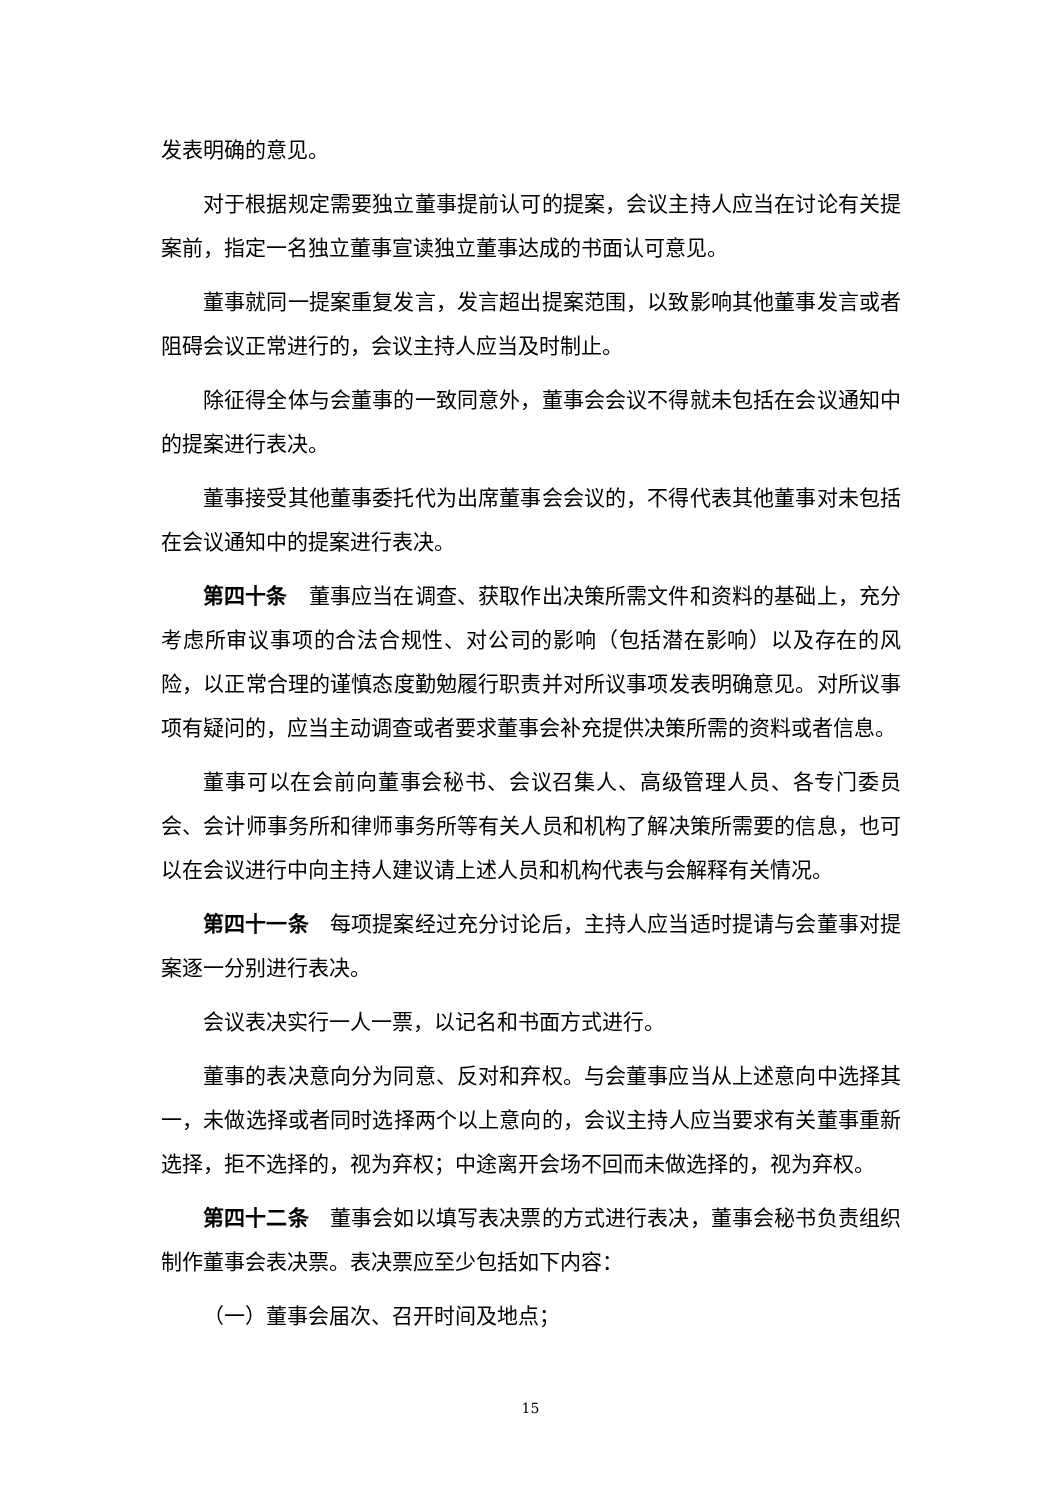发表明确的意见。
对于根据规定需要独立董事提前认可的提案，会议主持人应当在讨论有关提案前，指定一名独立董事宣读独立董事达成的书面认可意见。
董事就同一提案重复发言，发言超出提案范围，以致影响其他董事发言或者阻碍会议正常进行的，会议主持人应当及时制止。
除征得全体与会董事的一致同意外，董事会会议不得就未包括在会议通知中的提案进行表决。
董事接受其他董事委托代为出席董事会会议的，不得代表其他董事对未包括在会议通知中的提案进行表决。
第四十条　董事应当在调查、获取作出决策所需文件和资料的基础上，充分考虑所审议事项的合法合规性、对公司的影响（包括潜在影响）以及存在的风险，以正常合理的谨慎态度勤勉履行职责并对所议事项发表明确意见。对所议事项有疑问的，应当主动调查或者要求董事会补充提供决策所需的资料或者信息。
董事可以在会前向董事会秘书、会议召集人、高级管理人员、各专门委员会、会计师事务所和律师事务所等有关人员和机构了解决策所需要的信息，也可以在会议进行中向主持人建议请上述人员和机构代表与会解释有关情况。
第四十一条　每项提案经过充分讨论后，主持人应当适时提请与会董事对提案逐一分别进行表决。
会议表决实行一人一票，以记名和书面方式进行。
董事的表决意向分为同意、反对和弃权。与会董事应当从上述意向中选择其一，未做选择或者同时选择两个以上意向的，会议主持人应当要求有关董事重新选择，拒不选择的，视为弃权；中途离开会场不回而未做选择的，视为弃权。
第四十二条　董事会如以填写表决票的方式进行表决，董事会秘书负责组织制作董事会表决票。表决票应至少包括如下内容：
（一）董事会届次、召开时间及地点；
15